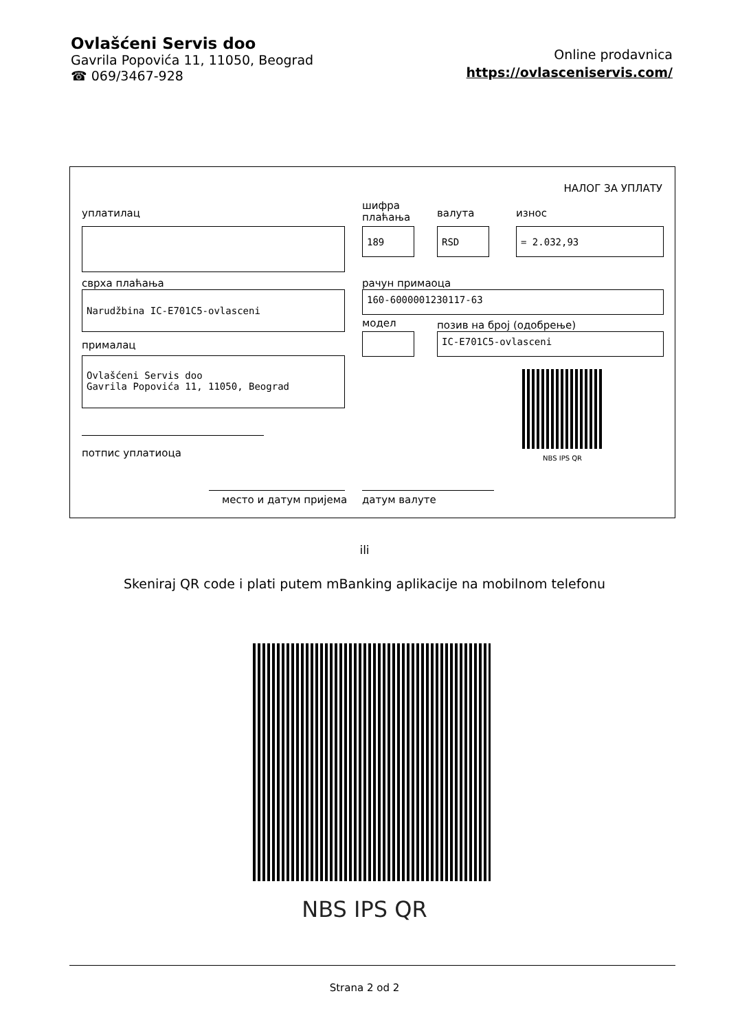Ovlašćeni Servis doo
Gavrila Popovića 11, 11050, Beograd
☎ 069/3467-928
Online prodavnica
https://ovlasceniservis.com/
НАЛОГ ЗА УПЛАТУ
уплатилац
шифра
плаћања
валута износ
189 RSD = 2.032,93
сврха плаћања рачун примаоца
Narudžbina IC-E701C5-ovlasceni 160-6000001230117-63
модел позив на број (одобрење)
IC-E701C5-ovlasceni
прималац
Ovlašćeni Servis doo
Gavrila Popovića 11, 11050, Beograd
NBS IPS QR
потпис уплатиоца
место и датум пријема датум валуте
ili
Skeniraj QR code i plati putem mBanking aplikacije na mobilnom telefonu
NBS IPS QR
Strana 2 od 2